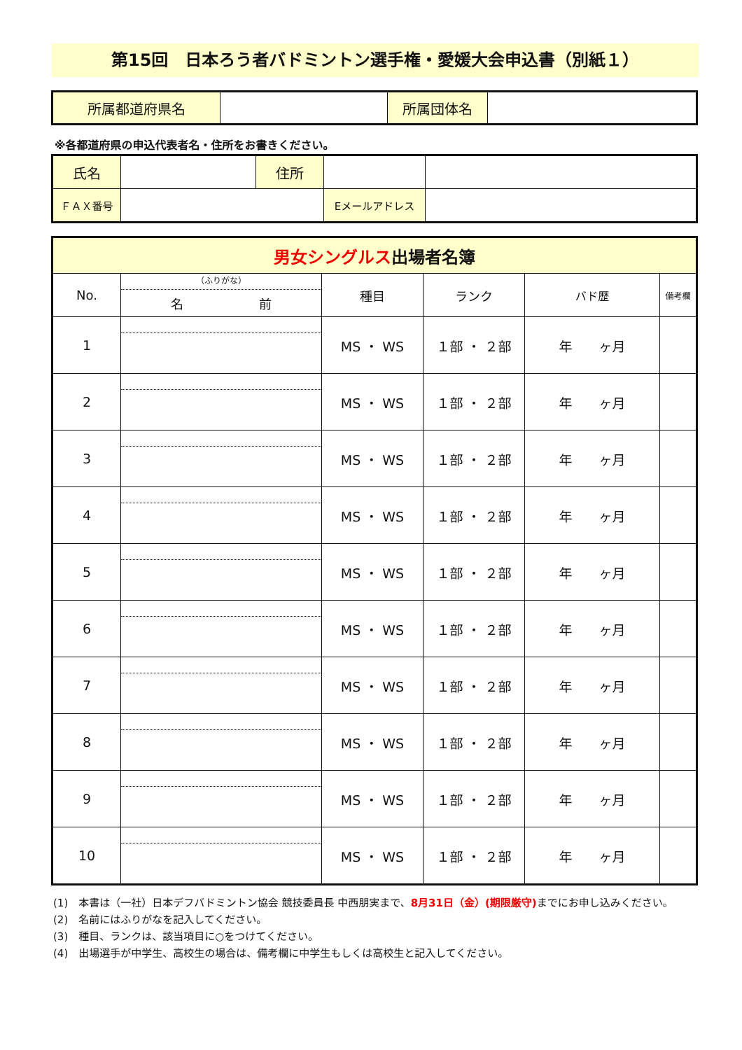第15回　日本ろう者バドミントン選手権・愛媛大会申込書（別紙１）
| 所属都道府県名 | | 所属団体名 | |
※各都道府県の申込代表者名・住所をお書きください。
| 氏名 | | 住所 | | |
| ＦＡＸ番号 | | | Eメールアドレス | |
| 男女シングルス 出場者名簿 | | | | | |
| --- | --- | --- | --- | --- | --- |
| No. | （ふりがな） 名 前 | 種目 | ランク | バド歴 | 備考欄 |
| 1 | | MS ・ WS | １部 ・ ２部 | 年 ヶ月 | |
| 2 | | MS ・ WS | １部 ・ ２部 | 年 ヶ月 | |
| 3 | | MS ・ WS | １部 ・ ２部 | 年 ヶ月 | |
| 4 | | MS ・ WS | １部 ・ ２部 | 年 ヶ月 | |
| 5 | | MS ・ WS | １部 ・ ２部 | 年 ヶ月 | |
| 6 | | MS ・ WS | １部 ・ ２部 | 年 ヶ月 | |
| 7 | | MS ・ WS | １部 ・ ２部 | 年 ヶ月 | |
| 8 | | MS ・ WS | １部 ・ ２部 | 年 ヶ月 | |
| 9 | | MS ・ WS | １部 ・ ２部 | 年 ヶ月 | |
| 10 | | MS ・ WS | １部 ・ ２部 | 年 ヶ月 | |
(1)　本書は（一社）日本デフバドミントン協会 競技委員長 中西朋実まで、8月31日（金）(期限厳守) までにお申し込みください。
(2)　名前にはふりがなを記入してください。
(3)　種目、ランクは、該当項目に○をつけてください。
(4)　出場選手が中学生、高校生の場合は、備考欄に中学生もしくは高校生と記入してください。